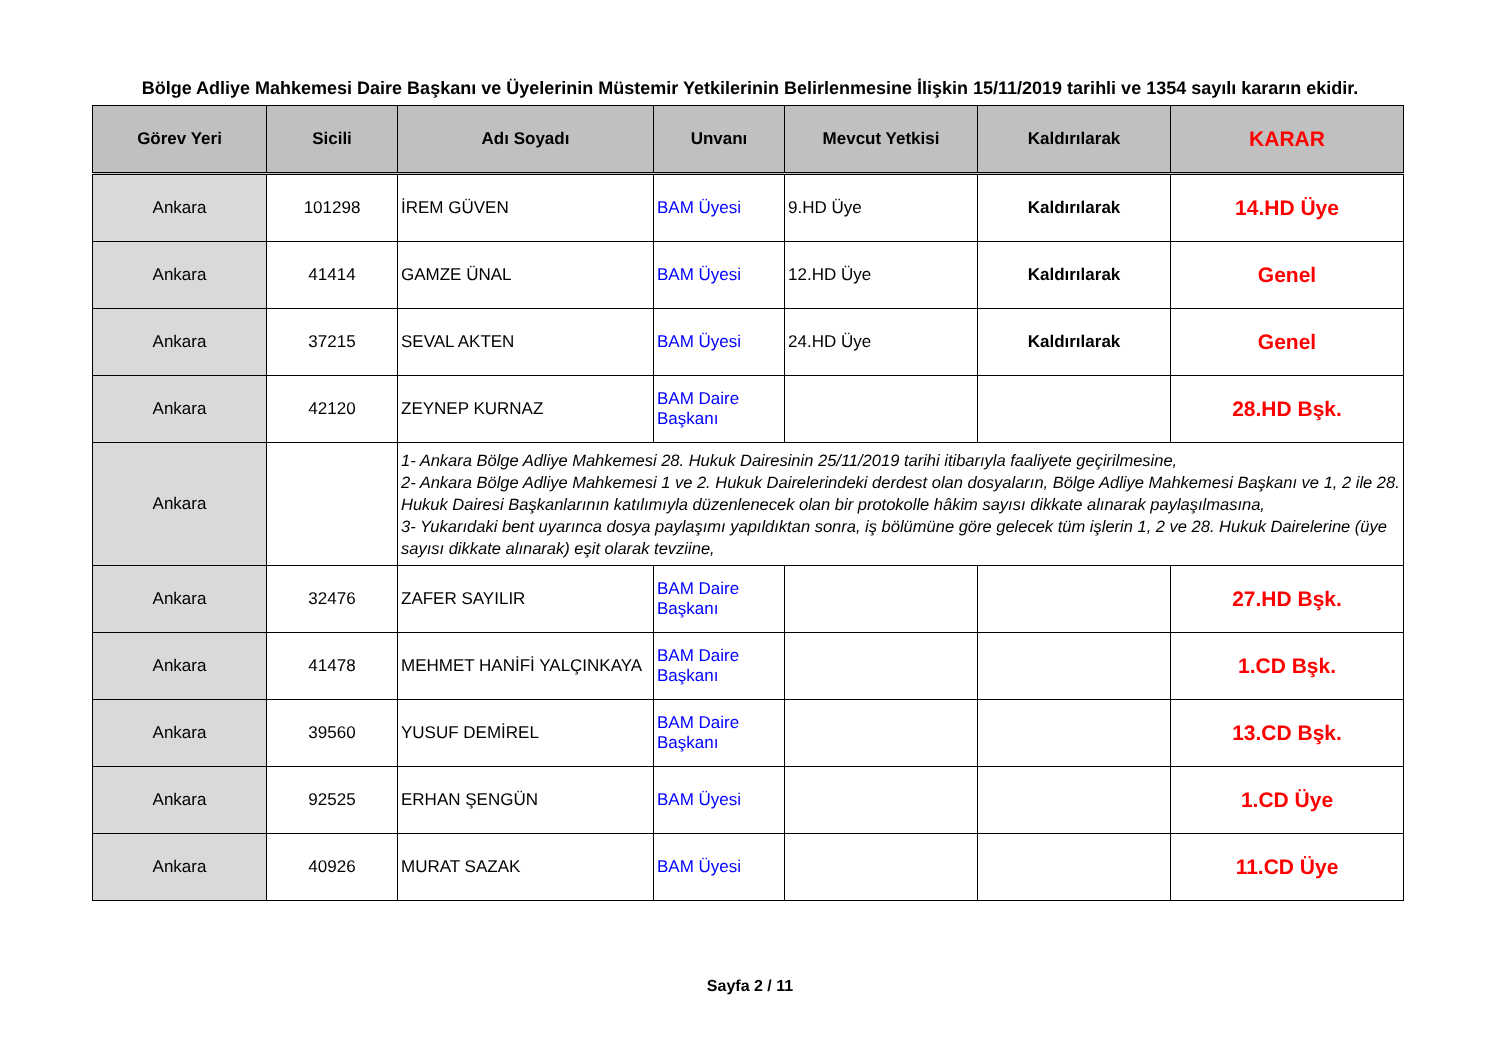Bölge Adliye Mahkemesi Daire Başkanı ve Üyelerinin Müstemir Yetkilerinin Belirlenmesine İlişkin 15/11/2019 tarihli ve 1354 sayılı kararın ekidir.
| Görev Yeri | Sicili | Adı Soyadı | Unvanı | Mevcut Yetkisi | Kaldırılarak | KARAR |
| --- | --- | --- | --- | --- | --- | --- |
| Ankara | 101298 | İREM GÜVEN | BAM Üyesi | 9.HD Üye | Kaldırılarak | 14.HD Üye |
| Ankara | 41414 | GAMZE ÜNAL | BAM Üyesi | 12.HD Üye | Kaldırılarak | Genel |
| Ankara | 37215 | SEVAL AKTEN | BAM Üyesi | 24.HD Üye | Kaldırılarak | Genel |
| Ankara | 42120 | ZEYNEP KURNAZ | BAM Daire Başkanı | | | 28.HD Bşk. |
| Ankara | | 1- Ankara Bölge Adliye Mahkemesi 28. Hukuk Dairesinin 25/11/2019 tarihi itibarıyla faaliyete geçirilmesine, 2- Ankara Bölge Adliye Mahkemesi 1 ve 2. Hukuk Dairelerindeki derdest olan dosyaların, Bölge Adliye Mahkemesi Başkanı ve 1, 2 ile 28. Hukuk Dairesi Başkanlarının katılımıyla düzenlenecek olan bir protokolle hâkim sayısı dikkate alınarak paylaşılmasına, 3- Yukarıdaki bent uyarınca dosya paylaşımı yapıldıktan sonra, iş bölümüne göre gelecek tüm işlerin 1, 2 ve 28. Hukuk Dairelerine (üye sayısı dikkate alınarak) eşit olarak tevziine, | | | | |
| Ankara | 32476 | ZAFER SAYILIR | BAM Daire Başkanı | | | 27.HD Bşk. |
| Ankara | 41478 | MEHMET HANİFİ YALÇINKAYA | BAM Daire Başkanı | | | 1.CD Bşk. |
| Ankara | 39560 | YUSUF DEMİREL | BAM Daire Başkanı | | | 13.CD Bşk. |
| Ankara | 92525 | ERHAN ŞENGÜN | BAM Üyesi | | | 1.CD Üye |
| Ankara | 40926 | MURAT SAZAK | BAM Üyesi | | | 11.CD Üye |
Sayfa 2 / 11